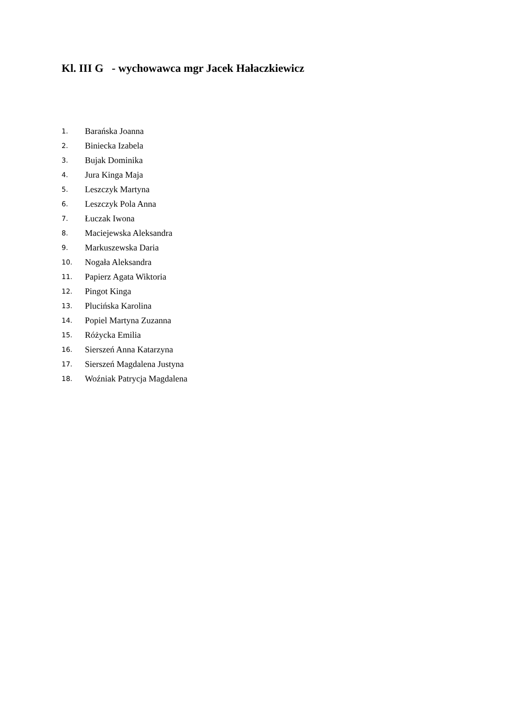Kl. III G - wychowawca mgr Jacek Hałaczkiewicz
1. Barańska Joanna
2. Biniecka Izabela
3. Bujak Dominika
4. Jura Kinga Maja
5. Leszczyk Martyna
6. Leszczyk Pola Anna
7. Łuczak Iwona
8. Maciejewska Aleksandra
9. Markuszewska Daria
10. Nogała Aleksandra
11. Papierz Agata Wiktoria
12. Pingot Kinga
13. Plucińska Karolina
14. Popiel Martyna Zuzanna
15. Różycka Emilia
16. Sierszeń Anna Katarzyna
17. Sierszeń Magdalena Justyna
18. Woźniak Patrycja Magdalena